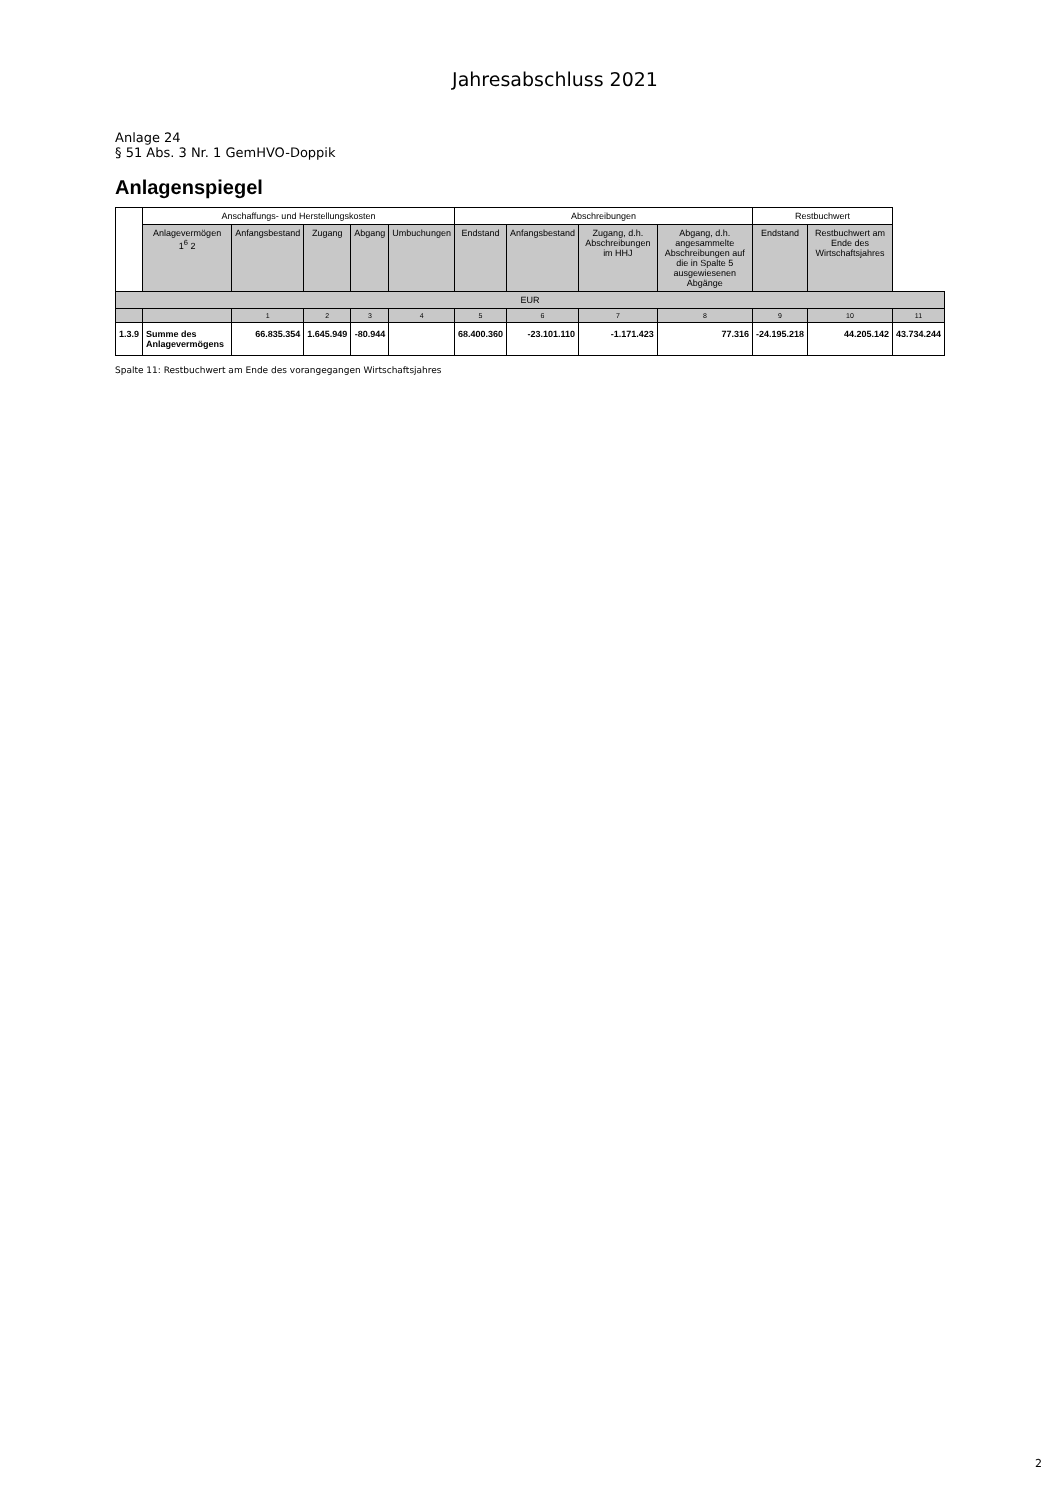Jahresabschluss 2021
Anlage 24
§ 51 Abs. 3 Nr. 1 GemHVO-Doppik
Anlagenspiegel
| | Anschaffungs- und Herstellungskosten | | | | | Abschreibungen | | | | Restbuchwert | | |
| --- | --- | --- | --- | --- | --- | --- | --- | --- | --- | --- | --- | --- |
| | Anlagevermögen 1<sup>6</sup> 2 | Anfangsbestand | Zugang | Abgang | Umbuchungen | Endstand | Anfangsbestand | Zugang, d.h. Abschreibungen im HHJ | Abgang, d.h. angesammelte Abschreibungen auf die in Spalte 5 ausgewiesenen Abgänge | Endstand | Restbuchwert am Ende des Wirtschaftsjahres | |
| EUR | | | | | | | | | | | | |
| | | 1 | 2 | 3 | 4 | 5 | 6 | 7 | 8 | 9 | 10 | 11 |
| 1.3.9 | Summe des Anlagevermögens | 66.835.354 | 1.645.949 | -80.944 | | 68.400.360 | -23.101.110 | -1.171.423 | 77.316 | -24.195.218 | 44.205.142 | 43.734.244 |
Spalte 11: Restbuchwert am Ende des vorangegangen Wirtschaftsjahres
2